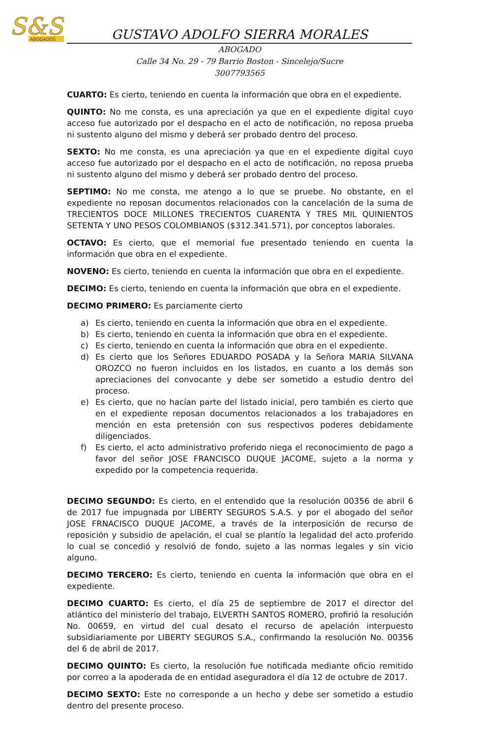S&S
ABOGADOS
GUSTAVO ADOLFO SIERRA MORALES
ABOGADO
Calle 34 No. 29 - 79 Barrio Boston - Sincelejo/Sucre
3007793565
CUARTO: Es cierto, teniendo en cuenta la información que obra en el expediente.
QUINTO: No me consta, es una apreciación ya que en el expediente digital cuyo acceso fue autorizado por el despacho en el acto de notificación, no reposa prueba ni sustento alguno del mismo y deberá ser probado dentro del proceso.
SEXTO: No me consta, es una apreciación ya que en el expediente digital cuyo acceso fue autorizado por el despacho en el acto de notificación, no reposa prueba ni sustento alguno del mismo y deberá ser probado dentro del proceso.
SEPTIMO: No me consta, me atengo a lo que se pruebe. No obstante, en el expediente no reposan documentos relacionados con la cancelación de la suma de TRECIENTOS DOCE MILLONES TRECIENTOS CUARENTA Y TRES MIL QUINIENTOS SETENTA Y UNO PESOS COLOMBIANOS ($312.341.571), por conceptos laborales.
OCTAVO: Es cierto, que el memorial fue presentado teniendo en cuenta la información que obra en el expediente.
NOVENO: Es cierto, teniendo en cuenta la información que obra en el expediente.
DECIMO: Es cierto, teniendo en cuenta la información que obra en el expediente.
DECIMO PRIMERO: Es parciamente cierto
a) Es cierto, teniendo en cuenta la información que obra en el expediente.
b) Es cierto, teniendo en cuenta la información que obra en el expediente.
c) Es cierto, teniendo en cuenta la información que obra en el expediente.
d) Es cierto que los Señores EDUARDO POSADA y la Señora MARIA SILVANA OROZCO no fueron incluidos en los listados, en cuanto a los demás son apreciaciones del convocante y debe ser sometido a estudio dentro del proceso.
e) Es cierto, que no hacían parte del listado inicial, pero también es cierto que en el expediente reposan documentos relacionados a los trabajadores en mención en esta pretensión con sus respectivos poderes debidamente diligenciados.
f) Es cierto, el acto administrativo proferido niega el reconocimiento de pago a favor del señor JOSE FRANCISCO DUQUE JACOME, sujeto a la norma y expedido por la competencia requerida.
DECIMO SEGUNDO: Es cierto, en el entendido que la resolución 00356 de abril 6 de 2017 fue impugnada por LIBERTY SEGUROS S.A.S. y por el abogado del señor JOSE FRNACISCO DUQUE JACOME, a través de la interposición de recurso de reposición y subsidio de apelación, el cual se plantío la legalidad del acto proferido lo cual se concedió y resolvió de fondo, sujeto a las normas legales y sin vicio alguno.
DECIMO TERCERO: Es cierto, teniendo en cuenta la información que obra en el expediente.
DECIMO CUARTO: Es cierto, el día 25 de septiembre de 2017 el director del atlántico del ministerio del trabajo, ELVERTH SANTOS ROMERO, profirió la resolución No. 00659, en virtud del cual desato el recurso de apelación interpuesto subsidiariamente por LIBERTY SEGUROS S.A., confirmando la resolución No. 00356 del 6 de abril de 2017.
DECIMO QUINTO: Es cierto, la resolución fue notificada mediante oficio remitido por correo a la apoderada de en entidad aseguradora el día 12 de octubre de 2017.
DECIMO SEXTO: Este no corresponde a un hecho y debe ser sometido a estudio dentro del presente proceso.